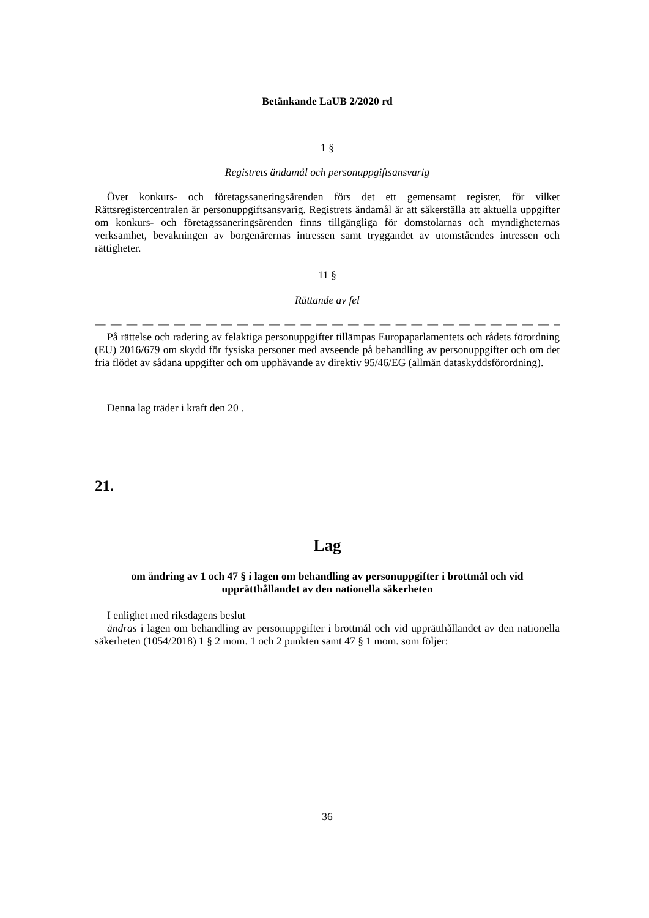Betänkande LaUB 2/2020 rd
1 §
Registrets ändamål och personuppgiftsansvarig
Över konkurs- och företagssaneringsärenden förs det ett gemensamt register, för vilket Rättsregistercentralen är personuppgiftsansvarig. Registrets ändamål är att säkerställa att aktuella uppgifter om konkurs- och företagssaneringsärenden finns tillgängliga för domstolarnas och myndigheternas verksamhet, bevakningen av borgenärernas intressen samt tryggandet av utomståendes intressen och rättigheter.
11 §
Rättande av fel
— — — — — — — — — — — — — — — — — — — — — — — — — — — — — —
På rättelse och radering av felaktiga personuppgifter tillämpas Europaparlamentets och rådets förordning (EU) 2016/679 om skydd för fysiska personer med avseende på behandling av personuppgifter och om det fria flödet av sådana uppgifter och om upphävande av direktiv 95/46/EG (allmän dataskyddsförordning).
Denna lag träder i kraft den 20 .
21.
Lag
om ändring av 1 och 47 § i lagen om behandling av personuppgifter i brottmål och vid upprätthållandet av den nationella säkerheten
I enlighet med riksdagens beslut
ändras i lagen om behandling av personuppgifter i brottmål och vid upprätthållandet av den nationella säkerheten (1054/2018) 1 § 2 mom. 1 och 2 punkten samt 47 § 1 mom. som följer:
36